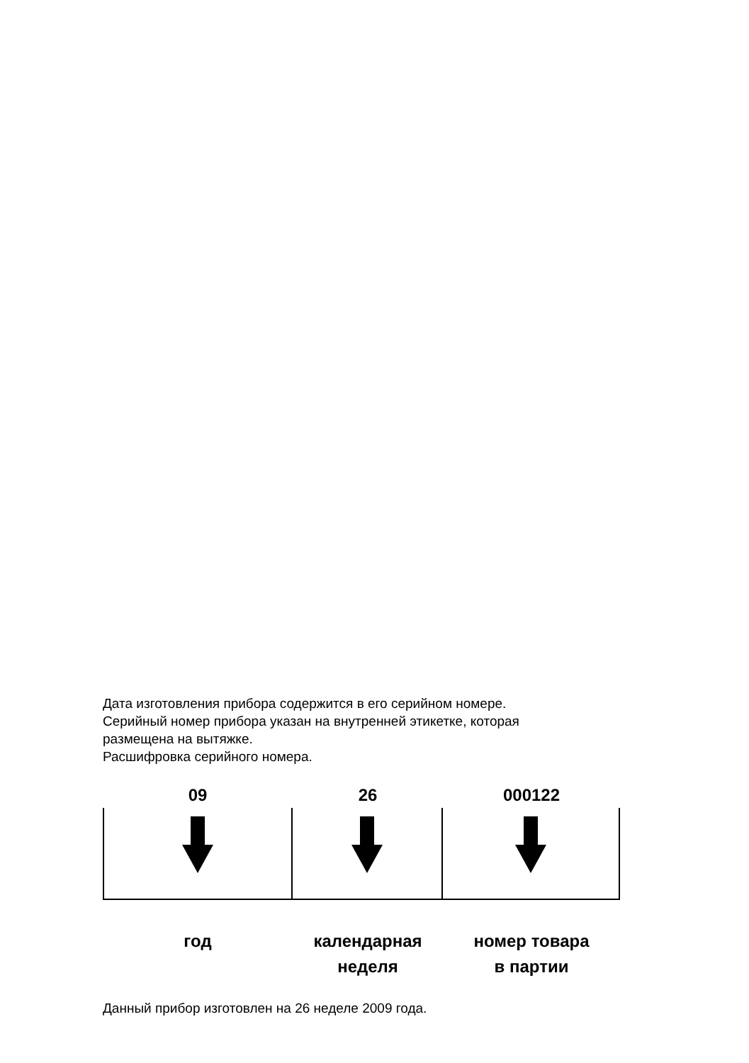Дата изготовления прибора содержится в его серийном номере.
Серийный номер прибора указан на внутренней этикетке, которая
размещена на вытяжке.
Расшифровка серийного номера.
09
год
26
календарная
неделя
000122
номер товара
в партии
Данный прибор изготовлен на 26 неделе 2009 года.